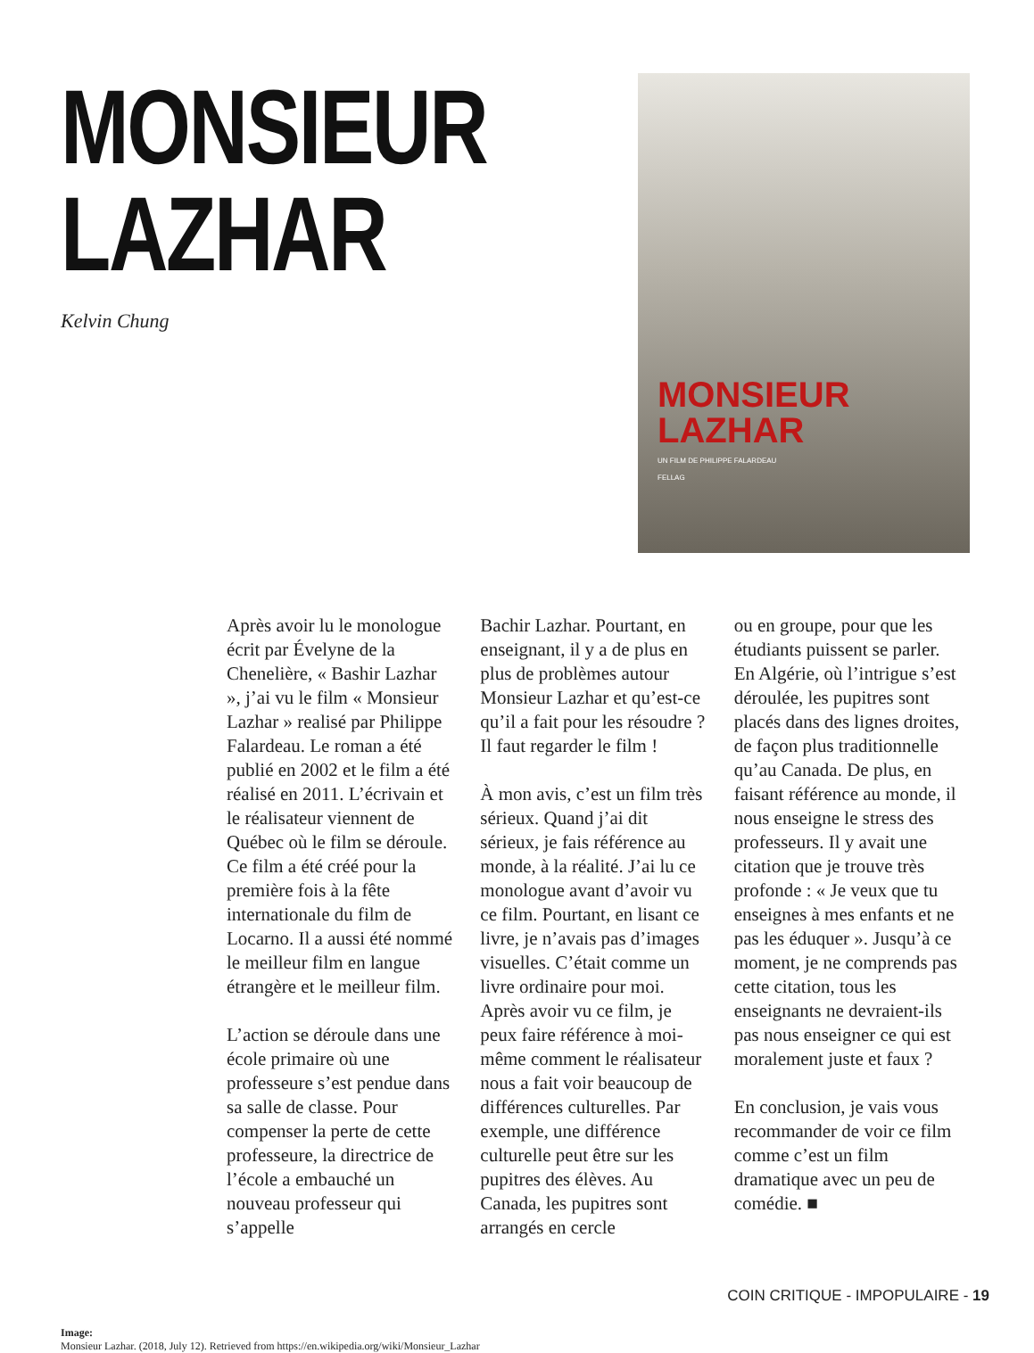MONSIEUR
LAZHAR
Kelvin Chung
MONSIEUR
LAZHAR
UN FILM DE PHILIPPE FALARDEAU
FELLAG
Après avoir lu le monologue écrit par Évelyne de la Chenelière, « Bashir Lazhar », j’ai vu le film « Monsieur Lazhar » realisé par Philippe Falardeau. Le roman a été publié en 2002 et le film a été réalisé en 2011. L’écrivain et le réalisateur viennent de Québec où le film se déroule. Ce film a été créé pour la première fois à la fête internationale du film de Locarno. Il a aussi été nommé le meilleur film en langue étrangère et le meilleur film.
L’action se déroule dans une école primaire où une professeure s’est pendue dans sa salle de classe. Pour compenser la perte de cette professeure, la directrice de l’école a embauché un nouveau professeur qui s’appelle
Bachir Lazhar. Pourtant, en enseignant, il y a de plus en plus de problèmes autour Monsieur Lazhar et qu’est-ce qu’il a fait pour les résoudre ? Il faut regarder le film !
À mon avis, c’est un film très sérieux. Quand j’ai dit sérieux, je fais référence au monde, à la réalité. J’ai lu ce monologue avant d’avoir vu ce film. Pourtant, en lisant ce livre, je n’avais pas d’images visuelles. C’était comme un livre ordinaire pour moi. Après avoir vu ce film, je peux faire référence à moi-même comment le réalisateur nous a fait voir beaucoup de différences culturelles. Par exemple, une différence culturelle peut être sur les pupitres des élèves. Au Canada, les pupitres sont arrangés en cercle
ou en groupe, pour que les étudiants puissent se parler. En Algérie, où l’intrigue s’est déroulée, les pupitres sont placés dans des lignes droites, de façon plus traditionnelle qu’au Canada. De plus, en faisant référence au monde, il nous enseigne le stress des professeurs. Il y avait une citation que je trouve très profonde : « Je veux que tu enseignes à mes enfants et ne pas les éduquer ». Jusqu’à ce moment, je ne comprends pas cette citation, tous les enseignants ne devraient-ils pas nous enseigner ce qui est moralement juste et faux ?
En conclusion, je vais vous recommander de voir ce film comme c’est un film dramatique avec un peu de comédie. ■
Image:
Monsieur Lazhar. (2018, July 12). Retrieved from https://en.wikipedia.org/wiki/Monsieur_Lazhar
COIN CRITIQUE - IMPOPULAIRE - 19